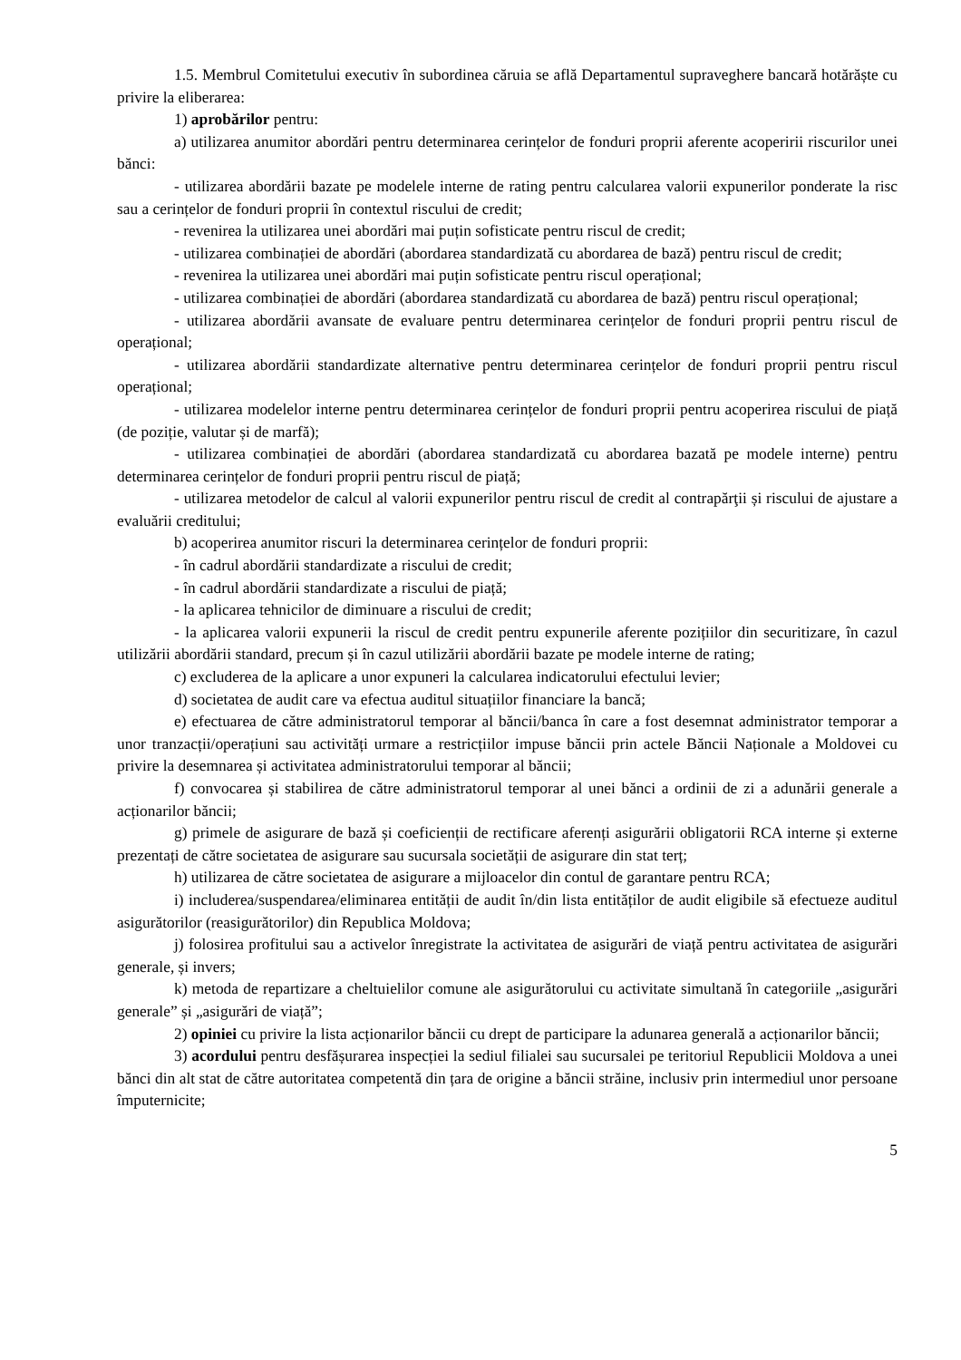1.5. Membrul Comitetului executiv în subordinea căruia se află Departamentul supraveghere bancară hotărăște cu privire la eliberarea:
1) aprobărilor pentru:
a) utilizarea anumitor abordări pentru determinarea cerințelor de fonduri proprii aferente acoperirii riscurilor unei bănci:
- utilizarea abordării bazate pe modelele interne de rating pentru calcularea valorii expunerilor ponderate la risc sau a cerințelor de fonduri proprii în contextul riscului de credit;
- revenirea la utilizarea unei abordări mai puțin sofisticate pentru riscul de credit;
- utilizarea combinației de abordări (abordarea standardizată cu abordarea de bază) pentru riscul de credit;
- revenirea la utilizarea unei abordări mai puțin sofisticate pentru riscul operațional;
- utilizarea combinației de abordări (abordarea standardizată cu abordarea de bază) pentru riscul operațional;
- utilizarea abordării avansate de evaluare pentru determinarea cerințelor de fonduri proprii pentru riscul de operațional;
- utilizarea abordării standardizate alternative pentru determinarea cerințelor de fonduri proprii pentru riscul operațional;
- utilizarea modelelor interne pentru determinarea cerințelor de fonduri proprii pentru acoperirea riscului de piață (de poziție, valutar și de marfă);
- utilizarea combinației de abordări (abordarea standardizată cu abordarea bazată pe modele interne) pentru determinarea cerințelor de fonduri proprii pentru riscul de piață;
- utilizarea metodelor de calcul al valorii expunerilor pentru riscul de credit al contrapărţii și riscului de ajustare a evaluării creditului;
b) acoperirea anumitor riscuri la determinarea cerințelor de fonduri proprii:
- în cadrul abordării standardizate a riscului de credit;
- în cadrul abordării standardizate a riscului de piață;
- la aplicarea tehnicilor de diminuare a riscului de credit;
- la aplicarea valorii expunerii la riscul de credit pentru expunerile aferente pozițiilor din securitizare, în cazul utilizării abordării standard, precum și în cazul utilizării abordării bazate pe modele interne de rating;
c) excluderea de la aplicare a unor expuneri la calcularea indicatorului efectului levier;
d) societatea de audit care va efectua auditul situațiilor financiare la bancă;
e) efectuarea de către administratorul temporar al băncii/banca în care a fost desemnat administrator temporar a unor tranzacții/operațiuni sau activități urmare a restricțiilor impuse băncii prin actele Băncii Naționale a Moldovei cu privire la desemnarea și activitatea administratorului temporar al băncii;
f) convocarea și stabilirea de către administratorul temporar al unei bănci a ordinii de zi a adunării generale a acționarilor băncii;
g) primele de asigurare de bază și coeficienții de rectificare aferenți asigurării obligatorii RCA interne și externe prezentați de către societatea de asigurare sau sucursala societății de asigurare din stat terț;
h) utilizarea de către societatea de asigurare a mijloacelor din contul de garantare pentru RCA;
i) includerea/suspendarea/eliminarea entității de audit în/din lista entităților de audit eligibile să efectueze auditul asigurătorilor (reasigurătorilor) din Republica Moldova;
j) folosirea profitului sau a activelor înregistrate la activitatea de asigurări de viață pentru activitatea de asigurări generale, și invers;
k) metoda de repartizare a cheltuielilor comune ale asigurătorului cu activitate simultană în categoriile „asigurări generale” și „asigurări de viață”;
2) opiniei cu privire la lista acționarilor băncii cu drept de participare la adunarea generală a acționarilor băncii;
3) acordului pentru desfășurarea inspecției la sediul filialei sau sucursalei pe teritoriul Republicii Moldova a unei bănci din alt stat de către autoritatea competentă din țara de origine a băncii străine, inclusiv prin intermediul unor persoane împuternicite;
5